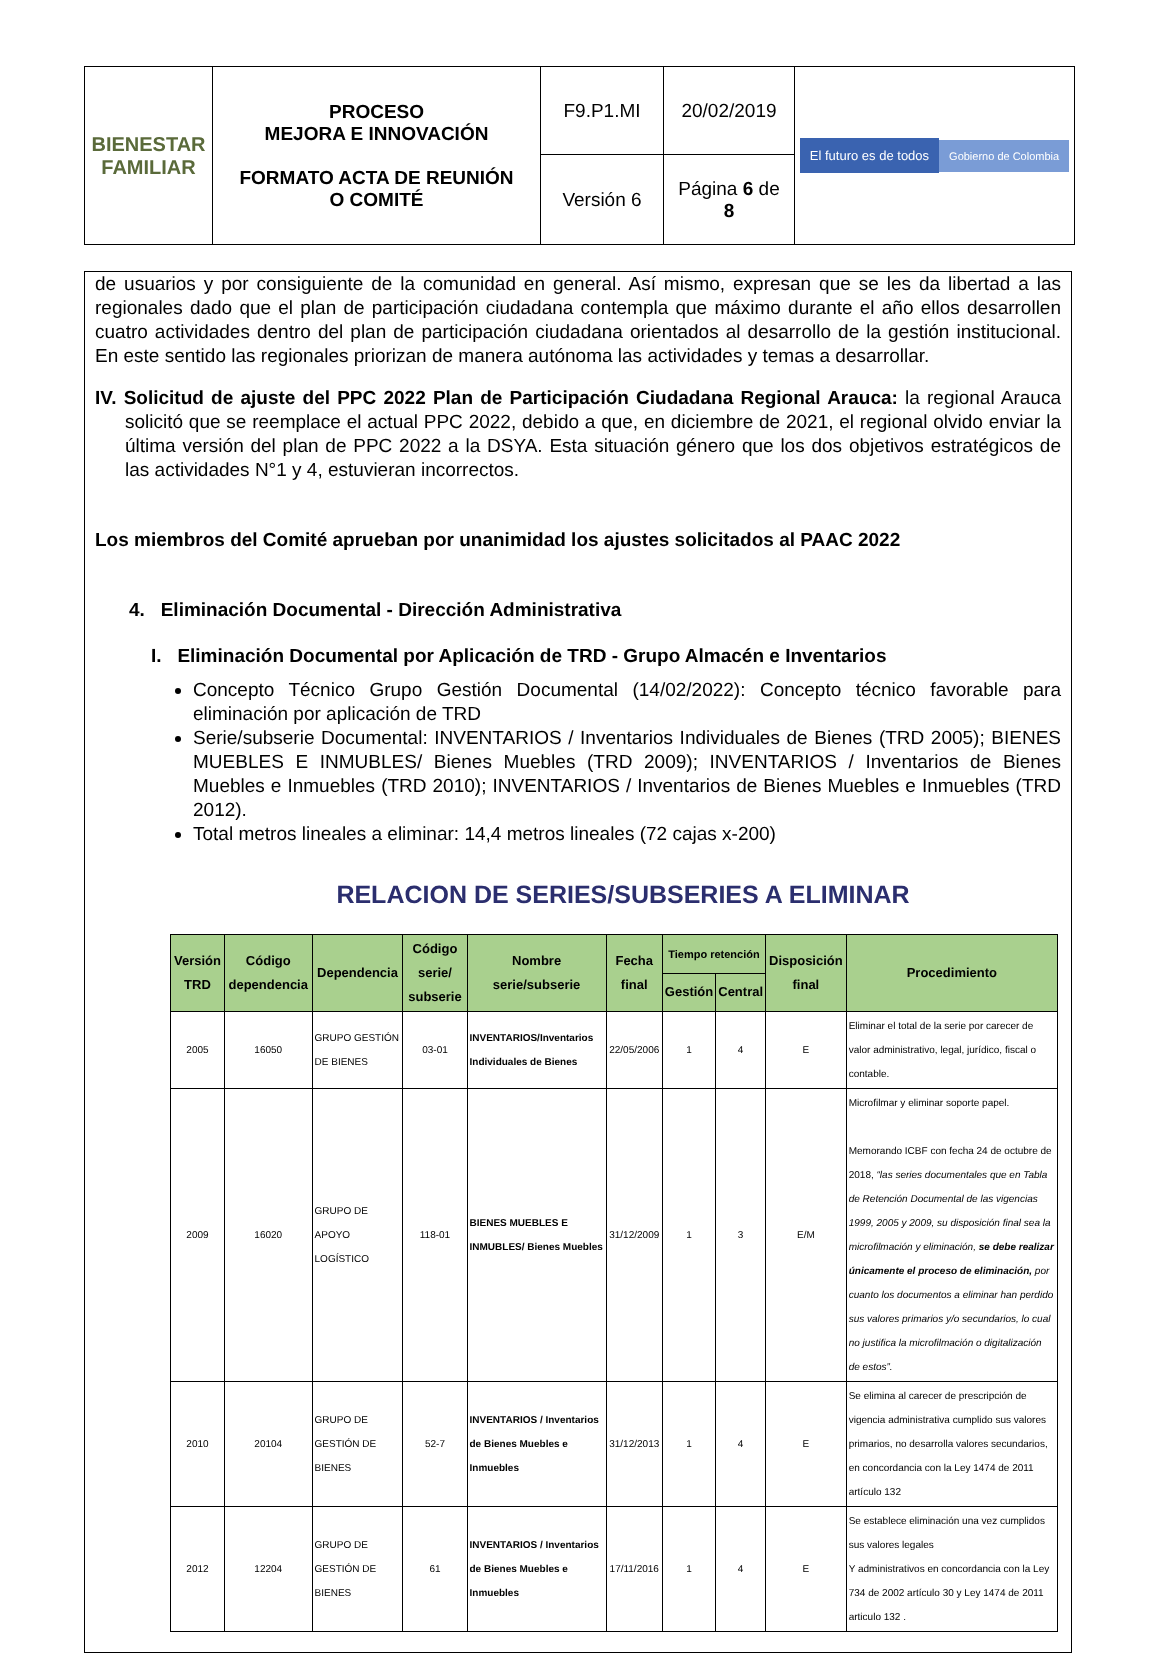| BIENESTAR FAMILIAR | PROCESO MEJORA E INNOVACIÓN FORMATO ACTA DE REUNIÓN O COMITÉ | F9.P1.MI | 20/02/2019 | El futuro es de todos Gobierno de Colombia |
| | | Versión 6 | Página 6 de 8 | |
de usuarios y por consiguiente de la comunidad en general. Así mismo, expresan que se les da libertad a las regionales dado que el plan de participación ciudadana contempla que máximo durante el año ellos desarrollen cuatro actividades dentro del plan de participación ciudadana orientados al desarrollo de la gestión institucional. En este sentido las regionales priorizan de manera autónoma las actividades y temas a desarrollar.
IV. Solicitud de ajuste del PPC 2022 Plan de Participación Ciudadana Regional Arauca: la regional Arauca solicitó que se reemplace el actual PPC 2022, debido a que, en diciembre de 2021, el regional olvido enviar la última versión del plan de PPC 2022 a la DSYA. Esta situación género que los dos objetivos estratégicos de las actividades N°1 y 4, estuvieran incorrectos.
Los miembros del Comité aprueban por unanimidad los ajustes solicitados al PAAC 2022
4. Eliminación Documental - Dirección Administrativa
I. Eliminación Documental por Aplicación de TRD - Grupo Almacén e Inventarios
Concepto Técnico Grupo Gestión Documental (14/02/2022): Concepto técnico favorable para eliminación por aplicación de TRD
Serie/subserie Documental: INVENTARIOS / Inventarios Individuales de Bienes (TRD 2005); BIENES MUEBLES E INMUBLES/ Bienes Muebles (TRD 2009); INVENTARIOS / Inventarios de Bienes Muebles e Inmuebles (TRD 2010); INVENTARIOS / Inventarios de Bienes Muebles e Inmuebles (TRD 2012).
Total metros lineales a eliminar: 14,4 metros lineales (72 cajas x-200)
RELACION DE SERIES/SUBSERIES A ELIMINAR
| Versión TRD | Código dependencia | Dependencia | Código serie/ subserie | Nombre serie/subserie | Fecha final | Tiempo retención | | Disposición final | Procedimiento |
| --- | --- | --- | --- | --- | --- | --- | --- | --- | --- |
| | | | | | | Gestión | Central | | |
| 2005 | 16050 | GRUPO GESTIÓN DE BIENES | 03-01 | INVENTARIOS/Inventarios Individuales de Bienes | 22/05/2006 | 1 | 4 | E | Eliminar el total de la serie por carecer de valor administrativo, legal, jurídico, fiscal o contable. |
| 2009 | 16020 | GRUPO DE APOYO LOGÍSTICO | 118-01 | BIENES MUEBLES E INMUBLES/ Bienes Muebles | 31/12/2009 | 1 | 3 | E/M | Microfilmar y eliminar soporte papel. Memorando ICBF con fecha 24 de octubre de 2018, “las series documentales que en Tabla de Retención Documental de las vigencias 1999, 2005 y 2009, su disposición final sea la microfilmación y eliminación, se debe realizar únicamente el proceso de eliminación, por cuanto los documentos a eliminar han perdido sus valores primarios y/o secundarios, lo cual no justifica la microfilmación o digitalización de estos”. |
| 2010 | 20104 | GRUPO DE GESTIÓN DE BIENES | 52-7 | INVENTARIOS / Inventarios de Bienes Muebles e Inmuebles | 31/12/2013 | 1 | 4 | E | Se elimina al carecer de prescripción de vigencia administrativa cumplido sus valores primarios, no desarrolla valores secundarios, en concordancia con la Ley 1474 de 2011 artículo 132 |
| 2012 | 12204 | GRUPO DE GESTIÓN DE BIENES | 61 | INVENTARIOS / Inventarios de Bienes Muebles e Inmuebles | 17/11/2016 | 1 | 4 | E | Se establece eliminación una vez cumplidos sus valores legales Y administrativos en concordancia con la Ley 734 de 2002 artículo 30 y Ley 1474 de 2011 articulo 132 . |